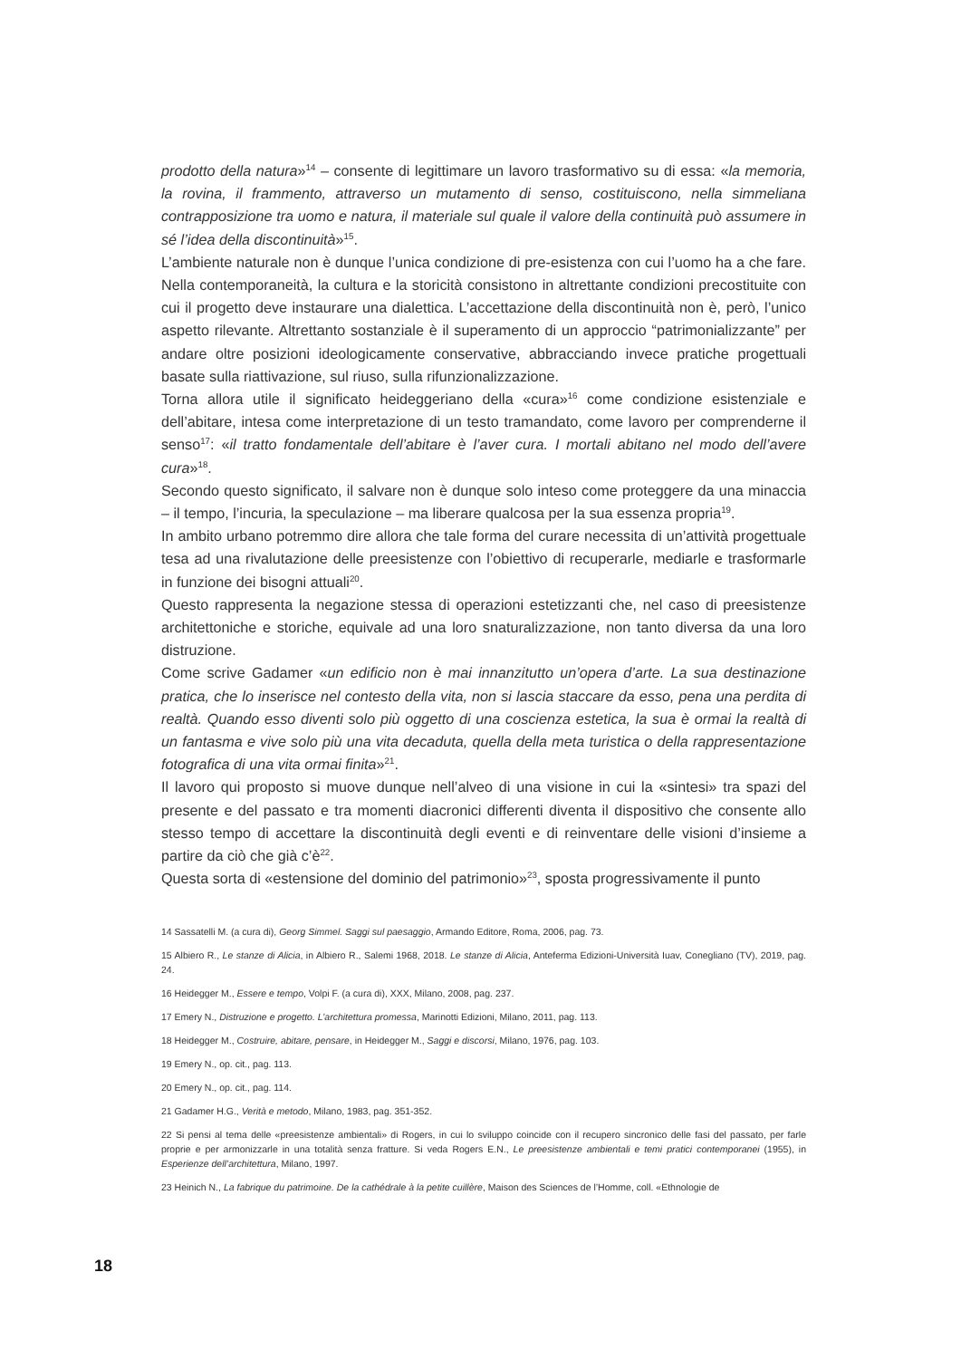prodotto della natura»<sup>14</sup> – consente di legittimare un lavoro trasformativo su di essa: «la memoria, la rovina, il frammento, attraverso un mutamento di senso, costituiscono, nella simmeliana contrapposizione tra uomo e natura, il materiale sul quale il valore della continuità può assumere in sé l’idea della discontinuità»<sup>15</sup>.
L’ambiente naturale non è dunque l’unica condizione di pre-esistenza con cui l’uomo ha a che fare. Nella contemporaneità, la cultura e la storicità consistono in altrettante condizioni precostituite con cui il progetto deve instaurare una dialettica. L’accettazione della discontinuità non è, però, l’unico aspetto rilevante. Altrettanto sostanziale è il superamento di un approccio “patrimonializzante” per andare oltre posizioni ideologicamente conservative, abbracciando invece pratiche progettuali basate sulla riattivazione, sul riuso, sulla rifunzionalizzazione.
Torna allora utile il significato heideggeriano della «cura»<sup>16</sup> come condizione esistenziale e dell’abitare, intesa come interpretazione di un testo tramandato, come lavoro per comprenderne il senso<sup>17</sup>: «il tratto fondamentale dell’abitare è l’aver cura. I mortali abitano nel modo dell’avere cura»<sup>18</sup>.
Secondo questo significato, il salvare non è dunque solo inteso come proteggere da una minaccia – il tempo, l’incuria, la speculazione – ma liberare qualcosa per la sua essenza propria<sup>19</sup>.
In ambito urbano potremmo dire allora che tale forma del curare necessita di un’attività progettuale tesa ad una rivalutazione delle preesistenze con l’obiettivo di recuperarle, mediarle e trasformarle in funzione dei bisogni attuali<sup>20</sup>.
Questo rappresenta la negazione stessa di operazioni estetizzanti che, nel caso di preesistenze architettoniche e storiche, equivale ad una loro snaturalizzazione, non tanto diversa da una loro distruzione.
Come scrive Gadamer «un edificio non è mai innanzitutto un’opera d’arte. La sua destinazione pratica, che lo inserisce nel contesto della vita, non si lascia staccare da esso, pena una perdita di realtà. Quando esso diventi solo più oggetto di una coscienza estetica, la sua è ormai la realtà di un fantasma e vive solo più una vita decaduta, quella della meta turistica o della rappresentazione fotografica di una vita ormai finita»<sup>21</sup>.
Il lavoro qui proposto si muove dunque nell’alveo di una visione in cui la «sintesi» tra spazi del presente e del passato e tra momenti diacronici differenti diventa il dispositivo che consente allo stesso tempo di accettare la discontinuità degli eventi e di reinventare delle visioni d’insieme a partire da ciò che già c’è<sup>22</sup>.
Questa sorta di «estensione del dominio del patrimonio»<sup>23</sup>, sposta progressivamente il punto
14 Sassatelli M. (a cura di), Georg Simmel. Saggi sul paesaggio, Armando Editore, Roma, 2006, pag. 73.
15 Albiero R., Le stanze di Alicia, in Albiero R., Salemi 1968, 2018. Le stanze di Alicia, Anteferma Edizioni-Università Iuav, Conegliano (TV), 2019, pag. 24.
16 Heidegger M., Essere e tempo, Volpi F. (a cura di), XXX, Milano, 2008, pag. 237.
17 Emery N., Distruzione e progetto. L’architettura promessa, Marinotti Edizioni, Milano, 2011, pag. 113.
18 Heidegger M., Costruire, abitare, pensare, in Heidegger M., Saggi e discorsi, Milano, 1976, pag. 103.
19 Emery N., op. cit., pag. 113.
20 Emery N., op. cit., pag. 114.
21 Gadamer H.G., Verità e metodo, Milano, 1983, pag. 351-352.
22 Si pensi al tema delle «preesistenze ambientali» di Rogers, in cui lo sviluppo coincide con il recupero sincronico delle fasi del passato, per farle proprie e per armonizzarle in una totalità senza fratture. Si veda Rogers E.N., Le preesistenze ambientali e temi pratici contemporanei (1955), in Esperienze dell’architettura, Milano, 1997.
23 Heinich N., La fabrique du patrimoine. De la cathédrale à la petite cuillère, Maison des Sciences de l’Homme, coll. «Ethnologie de
18